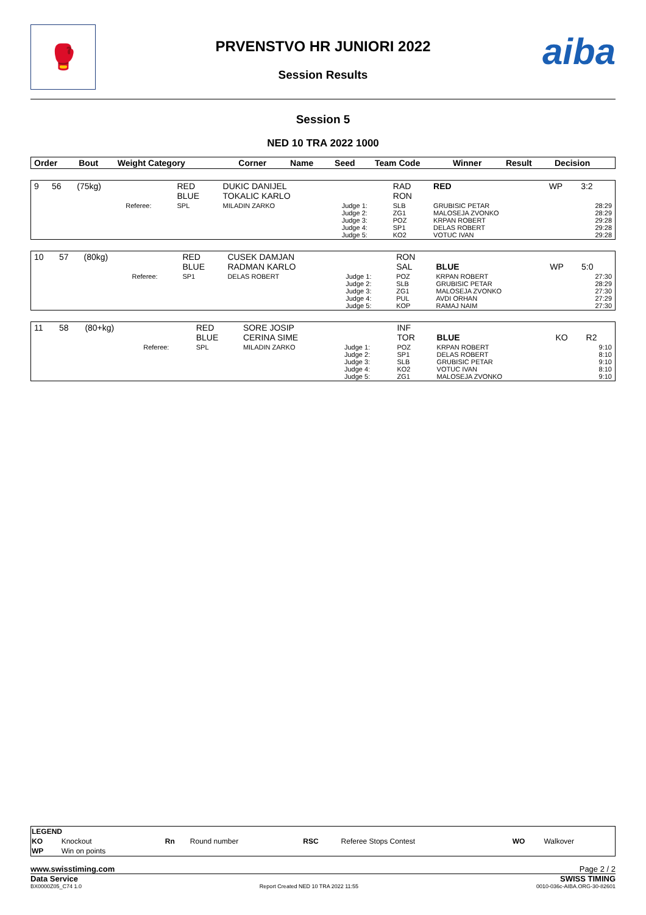🥊 aiba
PRVENSTVO HR JUNIORI 2022
Session Results
Session 5
NED 10 TRA 2022 1000
| Order | Bout | Weight Category | | Corner | Name | Seed | Team Code | Winner | Result | Decision |
| --- | --- | --- | --- | --- | --- | --- | --- | --- | --- | --- |
| 9 | 56 | (75kg) | | RED BLUE | DUKIC DANIJEL TOKALIC KARLO | | RAD RON | RED | WP | 3:2 |
| | | | Referee: | SPL | MILADIN ZARKO | Judge 1: Judge 2: Judge 3: Judge 4: Judge 5: | SLB ZG1 POZ SP1 KO2 | GRUBISIC PETAR MALOSEJA ZVONKO KRPAN ROBERT DELAS ROBERT VOTUC IVAN | | 28:29 28:29 29:28 29:28 29:28 |
| 10 | 57 | (80kg) | | RED BLUE | CUSEK DAMJAN RADMAN KARLO | | RON SAL | BLUE | WP | 5:0 |
| | | | Referee: | SP1 | DELAS ROBERT | Judge 1: Judge 2: Judge 3: Judge 4: Judge 5: | POZ SLB ZG1 PUL KOP | KRPAN ROBERT GRUBISIC PETAR MALOSEJA ZVONKO AVDI ORHAN RAMAJ NAIM | | 27:30 28:29 27:30 27:29 27:30 |
| 11 | 58 | (80+kg) | | RED BLUE | SORE JOSIP CERINA SIME | | INF TOR | BLUE | KO | R2 |
| | | | Referee: | SPL | MILADIN ZARKO | Judge 1: Judge 2: Judge 3: Judge 4: Judge 5: | POZ SP1 SLB KO2 ZG1 | KRPAN ROBERT DELAS ROBERT GRUBISIC PETAR VOTUC IVAN MALOSEJA ZVONKO | | 9:10 8:10 9:10 8:10 9:10 |
| LEGEND | | | | | | | |
| KO | Knockout | Rn | Round number | RSC | Referee Stops Contest | WO | Walkover |
| WP | Win on points | | | | | | |
www.swisstiming.com Page 2 / 2
Data Service SWISS TIMING
BX0000Z05_C74 1.0 Report Created NED 10 TRA 2022 11:55 0010-036c-AIBA.ORG-30-82601